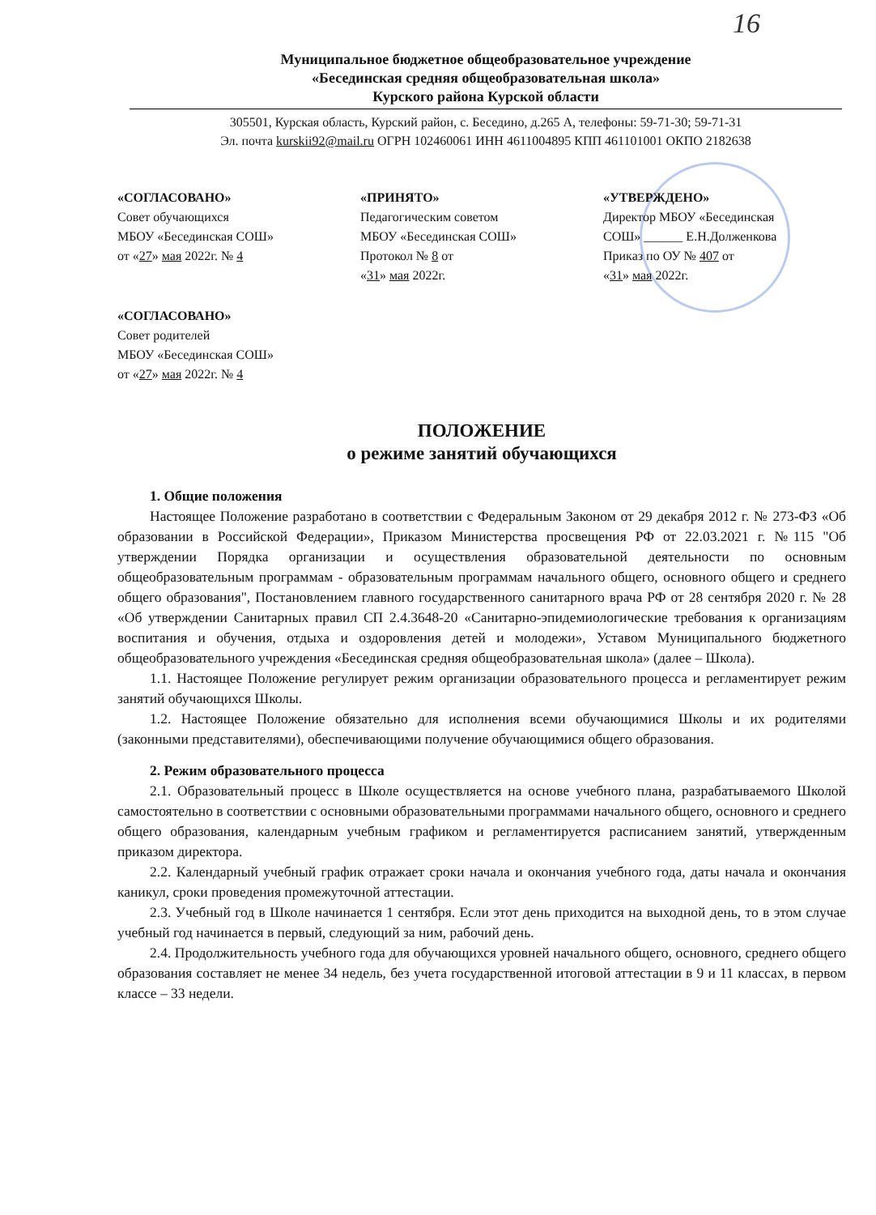16
Муниципальное бюджетное общеобразовательное учреждение
«Бесединская средняя общеобразовательная школа»
Курского района Курской области
305501, Курская область, Курский район, с. Беседино, д.265 А, телефоны: 59-71-30; 59-71-31
Эл. почта kurskii92@mail.ru ОГРН 102460061 ИНН 4611004895 КПП 461101001 ОКПО 2182638
«СОГЛАСОВАНО»
Совет обучающихся
МБОУ «Бесединская СОШ»
от «27» мая 2022г. № 4
«ПРИНЯТО»
Педагогическим советом
МБОУ «Бесединская СОШ»
Протокол № 8 от
«31» мая 2022г.
«УТВЕРЖДЕНО»
Директор МБОУ «Бесединская
СОШ» ______ Е.Н.Долженкова
Приказ по ОУ № 407 от
«31» мая 2022г.
«СОГЛАСОВАНО»
Совет родителей
МБОУ «Бесединская СОШ»
от «27» мая 2022г. № 4
ПОЛОЖЕНИЕ
о режиме занятий обучающихся
1. Общие положения
Настоящее Положение разработано в соответствии с Федеральным Законом от 29 декабря 2012 г. № 273-ФЗ «Об образовании в Российской Федерации», Приказом Министерства просвещения РФ от 22.03.2021 г. №115 "Об утверждении Порядка организации и осуществления образовательной деятельности по основным общеобразовательным программам - образовательным программам начального общего, основного общего и среднего общего образования", Постановлением главного государственного санитарного врача РФ от 28 сентября 2020 г. № 28 «Об утверждении Санитарных правил СП 2.4.3648-20 «Санитарно-эпидемиологические требования к организациям воспитания и обучения, отдыха и оздоровления детей и молодежи», Уставом Муниципального бюджетного общеобразовательного учреждения «Бесединская средняя общеобразовательная школа» (далее – Школа).
1.1. Настоящее Положение регулирует режим организации образовательного процесса и регламентирует режим занятий обучающихся Школы.
1.2. Настоящее Положение обязательно для исполнения всеми обучающимися Школы и их родителями (законными представителями), обеспечивающими получение обучающимися общего образования.
2. Режим образовательного процесса
2.1. Образовательный процесс в Школе осуществляется на основе учебного плана, разрабатываемого Школой самостоятельно в соответствии с основными образовательными программами начального общего, основного и среднего общего образования, календарным учебным графиком и регламентируется расписанием занятий, утвержденным приказом директора.
2.2. Календарный учебный график отражает сроки начала и окончания учебного года, даты начала и окончания каникул, сроки проведения промежуточной аттестации.
2.3. Учебный год в Школе начинается 1 сентября. Если этот день приходится на выходной день, то в этом случае учебный год начинается в первый, следующий за ним, рабочий день.
2.4. Продолжительность учебного года для обучающихся уровней начального общего, основного, среднего общего образования составляет не менее 34 недель, без учета государственной итоговой аттестации в 9 и 11 классах, в первом классе – 33 недели.